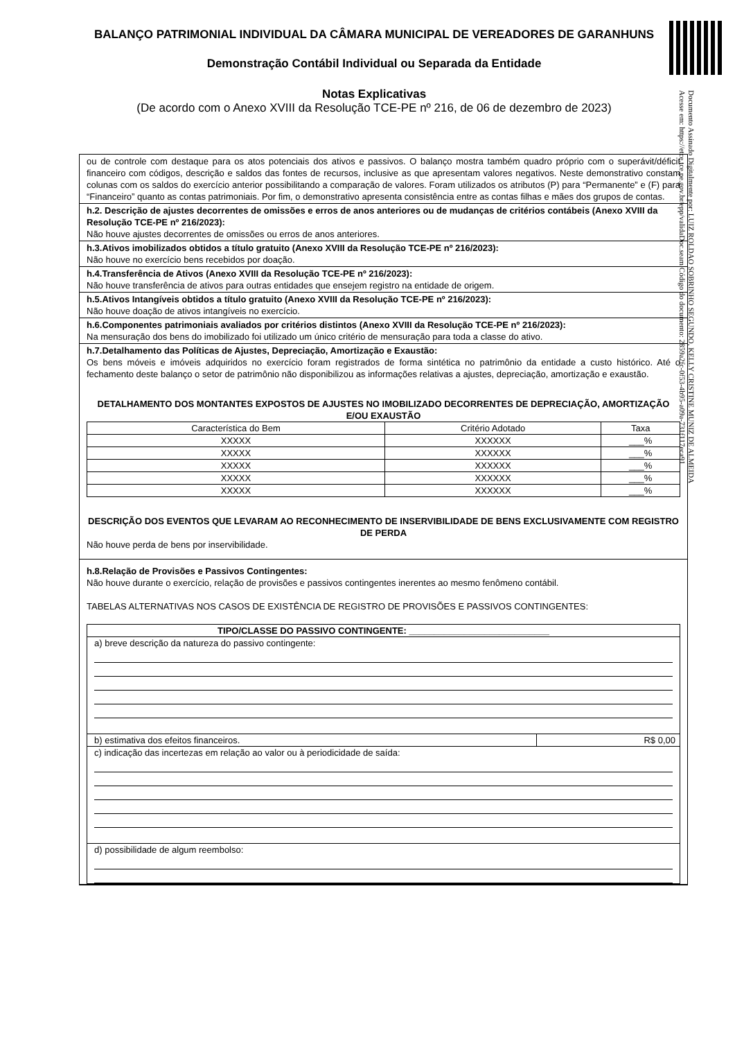BALANÇO PATRIMONIAL INDIVIDUAL DA CÂMARA MUNICIPAL DE VEREADORES DE GARANHUNS
Demonstração Contábil Individual ou Separada da Entidade
Notas Explicativas
(De acordo com o Anexo XVIII da Resolução TCE-PE nº 216, de 06 de dezembro de 2023)
Documento Assinado Digitalmente por: LUIZ ROLDAO SOBRINHO SEGUNDO, KELLY CRISTINE MUNIZ DE ALMEIDA
Acesse em: https://etce.tce.pe.gov.br/epp/validaDoc.seam Código do documento: 2859a2fc-0f53-4b95-a09a-731f117eca91
ou de controle com destaque para os atos potenciais dos ativos e passivos. O balanço mostra também quadro próprio com o superávit/déficit financeiro com códigos, descrição e saldos das fontes de recursos, inclusive as que apresentam valores negativos. Neste demonstrativo constam colunas com os saldos do exercício anterior possibilitando a comparação de valores. Foram utilizados os atributos (P) para “Permanente” e (F) para “Financeiro” quanto as contas patrimoniais. Por fim, o demonstrativo apresenta consistência entre as contas filhas e mães dos grupos de contas.
h.2. Descrição de ajustes decorrentes de omissões e erros de anos anteriores ou de mudanças de critérios contábeis (Anexo XVIII da Resolução TCE-PE nº 216/2023):
Não houve ajustes decorrentes de omissões ou erros de anos anteriores.
h.3.Ativos imobilizados obtidos a título gratuito (Anexo XVIII da Resolução TCE-PE nº 216/2023):
Não houve no exercício bens recebidos por doação.
h.4.Transferência de Ativos (Anexo XVIII da Resolução TCE-PE nº 216/2023):
Não houve transferência de ativos para outras entidades que ensejem registro na entidade de origem.
h.5.Ativos Intangíveis obtidos a título gratuito (Anexo XVIII da Resolução TCE-PE nº 216/2023):
Não houve doação de ativos intangíveis no exercício.
h.6.Componentes patrimoniais avaliados por critérios distintos (Anexo XVIII da Resolução TCE-PE nº 216/2023):
Na mensuração dos bens do imobilizado foi utilizado um único critério de mensuração para toda a classe do ativo.
h.7.Detalhamento das Políticas de Ajustes, Depreciação, Amortização e Exaustão:
Os bens móveis e imóveis adquiridos no exercício foram registrados de forma sintética no patrimônio da entidade a custo histórico. Até o fechamento deste balanço o setor de patrimônio não disponibilizou as informações relativas a ajustes, depreciação, amortização e exaustão.
DETALHAMENTO DOS MONTANTES EXPOSTOS DE AJUSTES NO IMOBILIZADO DECORRENTES DE DEPRECIAÇÃO, AMORTIZAÇÃO E/OU EXAUSTÃO
| Característica do Bem | Critério Adotado | Taxa |
| XXXXX | XXXXXX | ___% |
| XXXXX | XXXXXX | ___% |
| XXXXX | XXXXXX | ___% |
| XXXXX | XXXXXX | ___% |
| XXXXX | XXXXXX | ___% |
DESCRIÇÃO DOS EVENTOS QUE LEVARAM AO RECONHECIMENTO DE INSERVIBILIDADE DE BENS EXCLUSIVAMENTE COM REGISTRO DE PERDA
Não houve perda de bens por inservibilidade.
h.8.Relação de Provisões e Passivos Contingentes:
Não houve durante o exercício, relação de provisões e passivos contingentes inerentes ao mesmo fenômeno contábil.
TABELAS ALTERNATIVAS NOS CASOS DE EXISTÊNCIA DE REGISTRO DE PROVISÕES E PASSIVOS CONTINGENTES:
TIPO/CLASSE DO PASSIVO CONTINGENTE: ____________________________
a) breve descrição da natureza do passivo contingente:
b) estimativa dos efeitos financeiros.
R$ 0,00
c) indicação das incertezas em relação ao valor ou à periodicidade de saída:
d) possibilidade de algum reembolso: